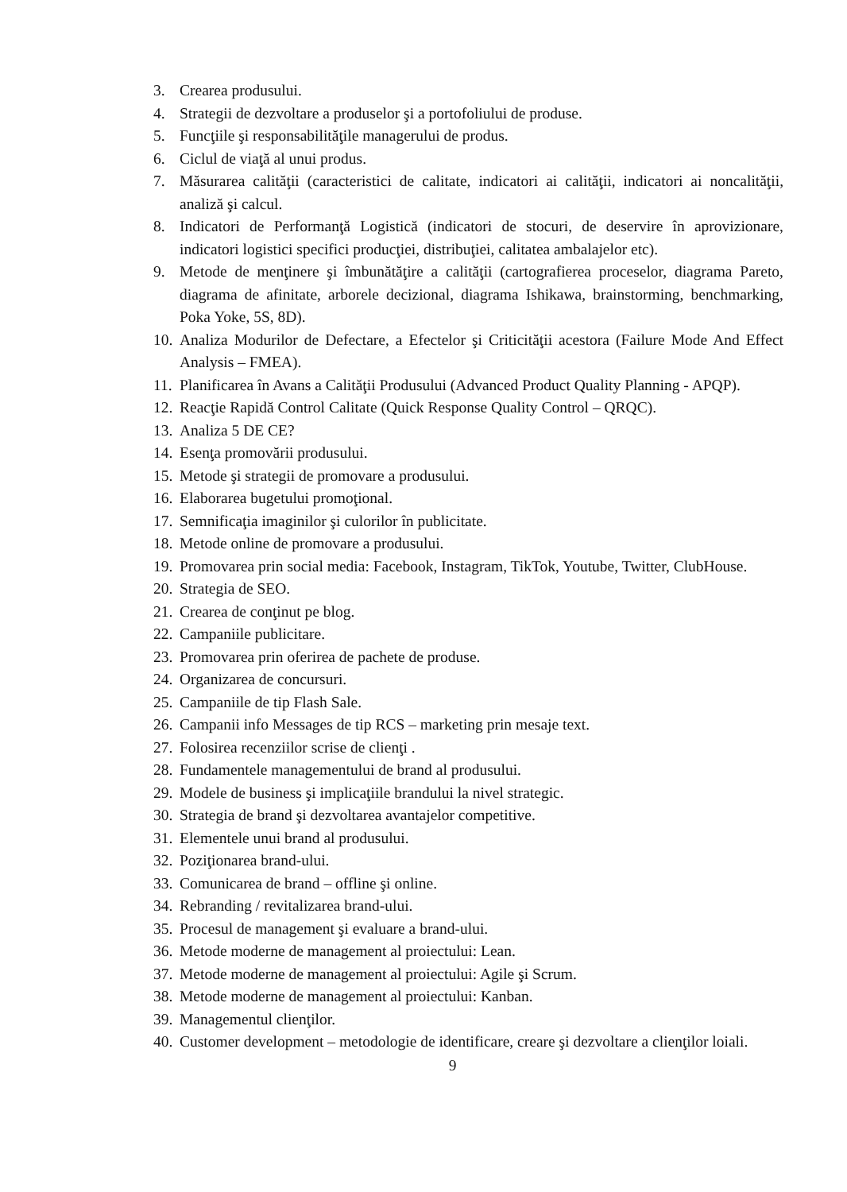3. Crearea produsului.
4. Strategii de dezvoltare a produselor şi a portofoliului de produse.
5. Funcţiile şi responsabilităţile managerului de produs.
6. Ciclul de viaţă al unui produs.
7. Măsurarea calităţii (caracteristici de calitate, indicatori ai calităţii, indicatori ai noncalităţii, analiză şi calcul.
8. Indicatori de Performanţă Logistică (indicatori de stocuri, de deservire în aprovizionare, indicatori logistici specifici producţiei, distribuţiei, calitatea ambalajelor etc).
9. Metode de menţinere şi îmbunătăţire a calităţii (cartografierea proceselor, diagrama Pareto, diagrama de afinitate, arborele decizional, diagrama Ishikawa, brainstorming, benchmarking, Poka Yoke, 5S, 8D).
10. Analiza Modurilor de Defectare, a Efectelor şi Criticităţii acestora (Failure Mode And Effect Analysis – FMEA).
11. Planificarea în Avans a Calităţii Produsului (Advanced Product Quality Planning - APQP).
12. Reacţie Rapidă Control Calitate (Quick Response Quality Control – QRQC).
13. Analiza 5 DE CE?
14. Esenţa promovării produsului.
15. Metode şi strategii de promovare a produsului.
16. Elaborarea bugetului promoţional.
17. Semnificaţia imaginilor şi culorilor în publicitate.
18. Metode online de promovare a produsului.
19. Promovarea prin social media: Facebook, Instagram, TikTok, Youtube, Twitter, ClubHouse.
20. Strategia de SEO.
21. Crearea de conţinut pe blog.
22. Campaniile publicitare.
23. Promovarea prin oferirea de pachete de produse.
24. Organizarea de concursuri.
25. Campaniile de tip Flash Sale.
26. Campanii info Messages de tip RCS – marketing prin mesaje text.
27. Folosirea recenziilor scrise de clienţi .
28. Fundamentele managementului de brand al produsului.
29. Modele de business şi implicaţiile brandului la nivel strategic.
30. Strategia de brand şi dezvoltarea avantajelor competitive.
31. Elementele unui brand al produsului.
32. Poziţionarea brand-ului.
33. Comunicarea de brand – offline şi online.
34. Rebranding / revitalizarea brand-ului.
35. Procesul de management şi evaluare a brand-ului.
36. Metode moderne de management al proiectului: Lean.
37. Metode moderne de management al proiectului: Agile şi Scrum.
38. Metode moderne de management al proiectului: Kanban.
39. Managementul clienţilor.
40. Customer development – metodologie de identificare, creare şi dezvoltare a clienţilor loiali.
9